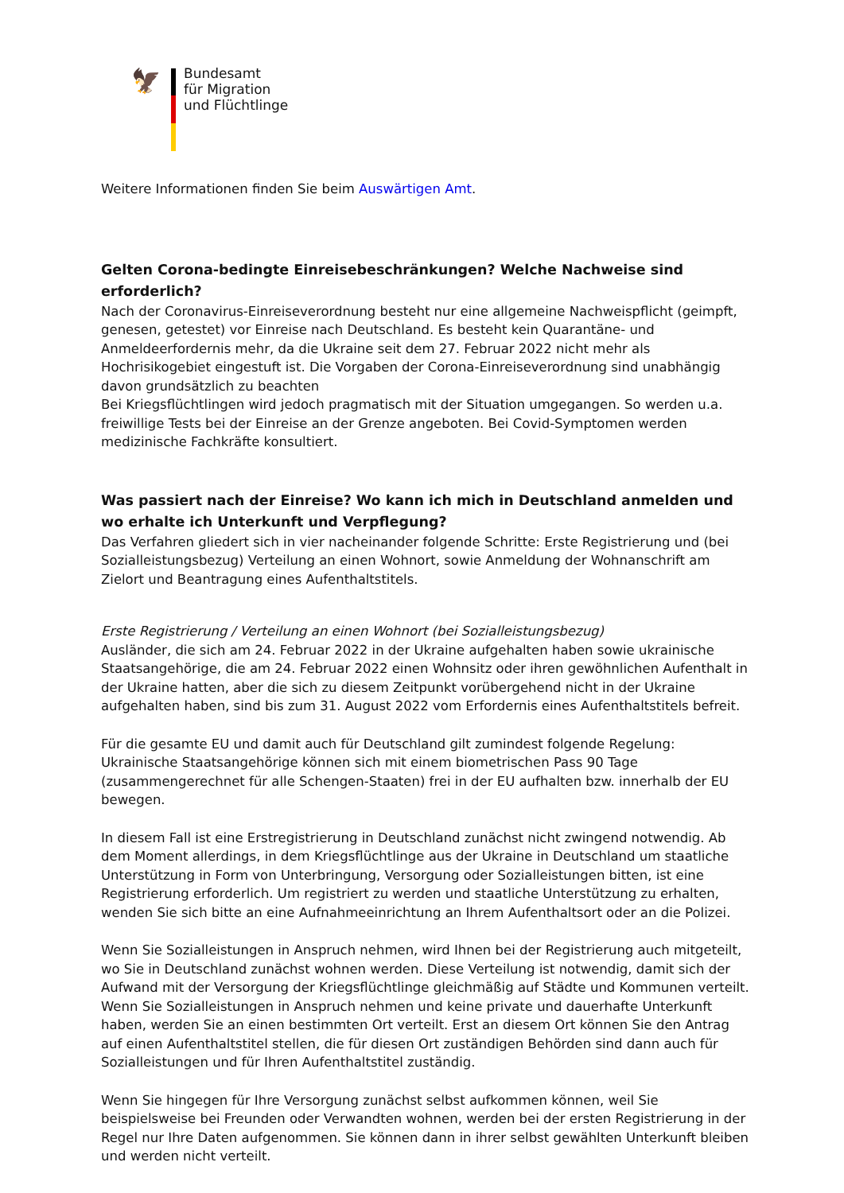🦅
Bundesamt
für Migration
und Flüchtlinge
Weitere Informationen finden Sie beim Auswärtigen Amt.
Gelten Corona-bedingte Einreisebeschränkungen? Welche Nachweise sind erforderlich?
Nach der Coronavirus-Einreiseverordnung besteht nur eine allgemeine Nachweispflicht (geimpft, genesen, getestet) vor Einreise nach Deutschland. Es besteht kein Quarantäne- und Anmeldeerfordernis mehr, da die Ukraine seit dem 27. Februar 2022 nicht mehr als Hochrisikogebiet eingestuft ist. Die Vorgaben der Corona-Einreiseverordnung sind unabhängig davon grundsätzlich zu beachten
Bei Kriegsflüchtlingen wird jedoch pragmatisch mit der Situation umgegangen. So werden u.a. freiwillige Tests bei der Einreise an der Grenze angeboten. Bei Covid-Symptomen werden medizinische Fachkräfte konsultiert.
Was passiert nach der Einreise? Wo kann ich mich in Deutschland anmelden und wo erhalte ich Unterkunft und Verpflegung?
Das Verfahren gliedert sich in vier nacheinander folgende Schritte: Erste Registrierung und (bei Sozialleistungsbezug) Verteilung an einen Wohnort, sowie Anmeldung der Wohnanschrift am Zielort und Beantragung eines Aufenthaltstitels.
Erste Registrierung / Verteilung an einen Wohnort (bei Sozialleistungsbezug)
Ausländer, die sich am 24. Februar 2022 in der Ukraine aufgehalten haben sowie ukrainische Staatsangehörige, die am 24. Februar 2022 einen Wohnsitz oder ihren gewöhnlichen Aufenthalt in der Ukraine hatten, aber die sich zu diesem Zeitpunkt vorübergehend nicht in der Ukraine aufgehalten haben, sind bis zum 31. August 2022 vom Erfordernis eines Aufenthaltstitels befreit.
Für die gesamte EU und damit auch für Deutschland gilt zumindest folgende Regelung: Ukrainische Staatsangehörige können sich mit einem biometrischen Pass 90 Tage (zusammengerechnet für alle Schengen-Staaten) frei in der EU aufhalten bzw. innerhalb der EU bewegen.
In diesem Fall ist eine Erstregistrierung in Deutschland zunächst nicht zwingend notwendig. Ab dem Moment allerdings, in dem Kriegsflüchtlinge aus der Ukraine in Deutschland um staatliche Unterstützung in Form von Unterbringung, Versorgung oder Sozialleistungen bitten, ist eine Registrierung erforderlich. Um registriert zu werden und staatliche Unterstützung zu erhalten, wenden Sie sich bitte an eine Aufnahmeeinrichtung an Ihrem Aufenthaltsort oder an die Polizei.
Wenn Sie Sozialleistungen in Anspruch nehmen, wird Ihnen bei der Registrierung auch mitgeteilt, wo Sie in Deutschland zunächst wohnen werden. Diese Verteilung ist notwendig, damit sich der Aufwand mit der Versorgung der Kriegsflüchtlinge gleichmäßig auf Städte und Kommunen verteilt. Wenn Sie Sozialleistungen in Anspruch nehmen und keine private und dauerhafte Unterkunft haben, werden Sie an einen bestimmten Ort verteilt. Erst an diesem Ort können Sie den Antrag auf einen Aufenthaltstitel stellen, die für diesen Ort zuständigen Behörden sind dann auch für Sozialleistungen und für Ihren Aufenthaltstitel zuständig.
Wenn Sie hingegen für Ihre Versorgung zunächst selbst aufkommen können, weil Sie beispielsweise bei Freunden oder Verwandten wohnen, werden bei der ersten Registrierung in der Regel nur Ihre Daten aufgenommen. Sie können dann in ihrer selbst gewählten Unterkunft bleiben und werden nicht verteilt.